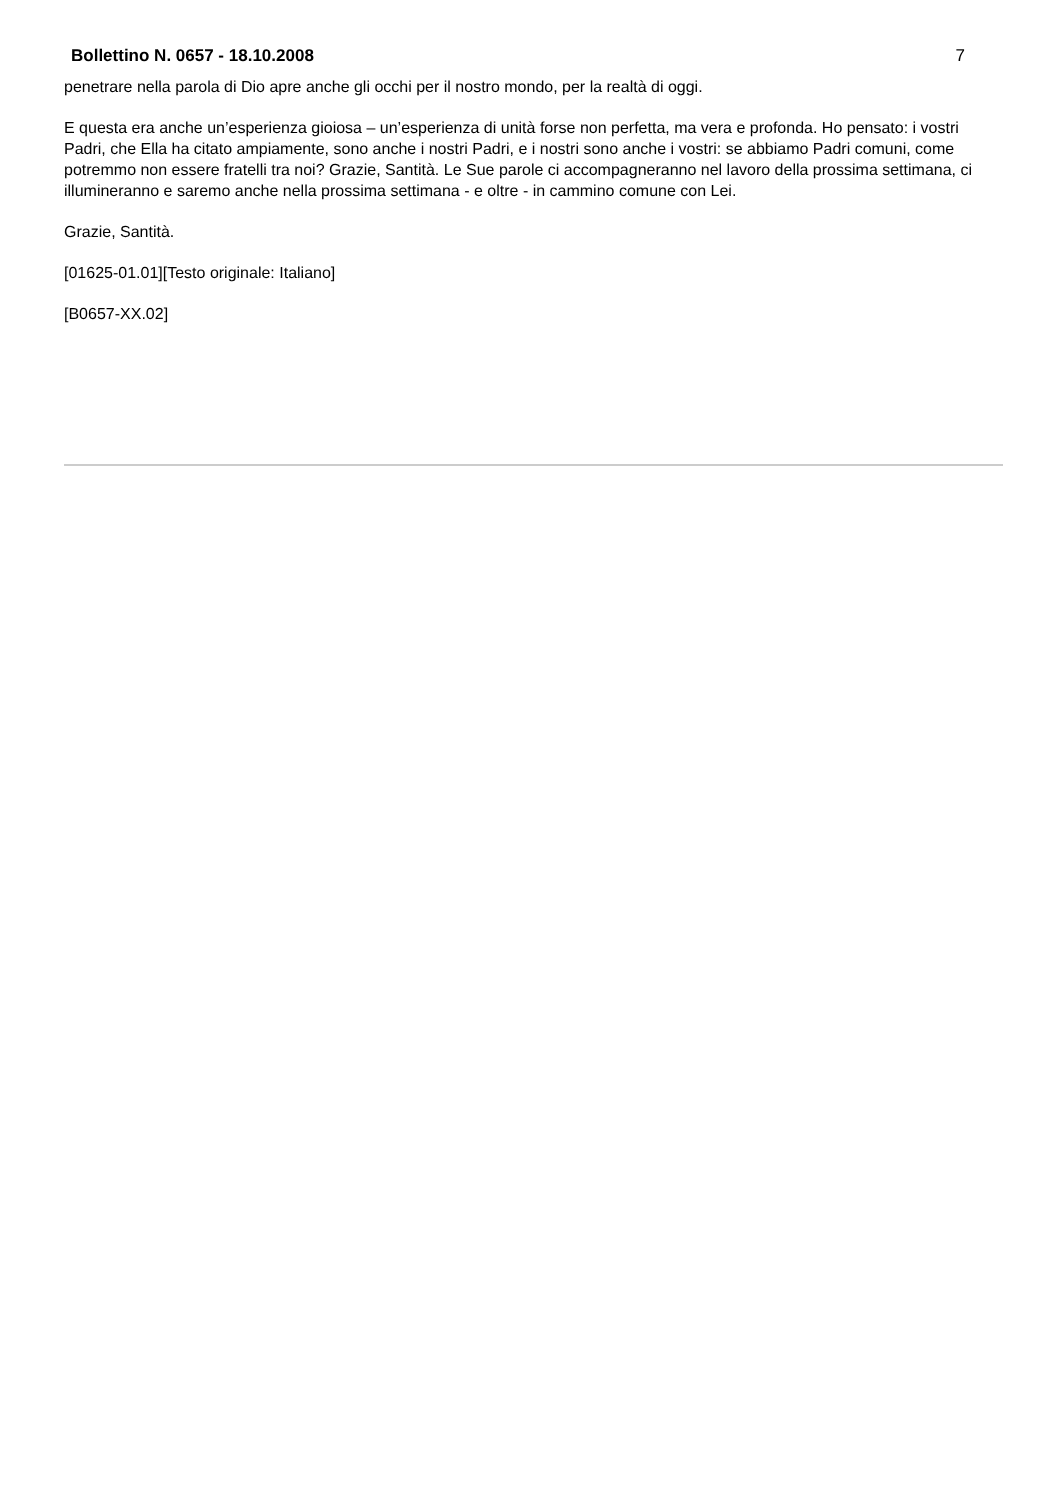Bollettino N. 0657 - 18.10.2008 7
penetrare nella parola di Dio apre anche gli occhi per il nostro mondo, per la realtà di oggi.
E questa era anche un’esperienza gioiosa – un’esperienza di unità forse non perfetta, ma vera e profonda. Ho pensato: i vostri Padri, che Ella ha citato ampiamente, sono anche i nostri Padri, e i nostri sono anche i vostri: se abbiamo Padri comuni, come potremmo non essere fratelli tra noi? Grazie, Santità. Le Sue parole ci accompagneranno nel lavoro della prossima settimana, ci illumineranno e saremo anche nella prossima settimana - e oltre - in cammino comune con Lei.
Grazie, Santità.
[01625-01.01][Testo originale: Italiano]
[B0657-XX.02]